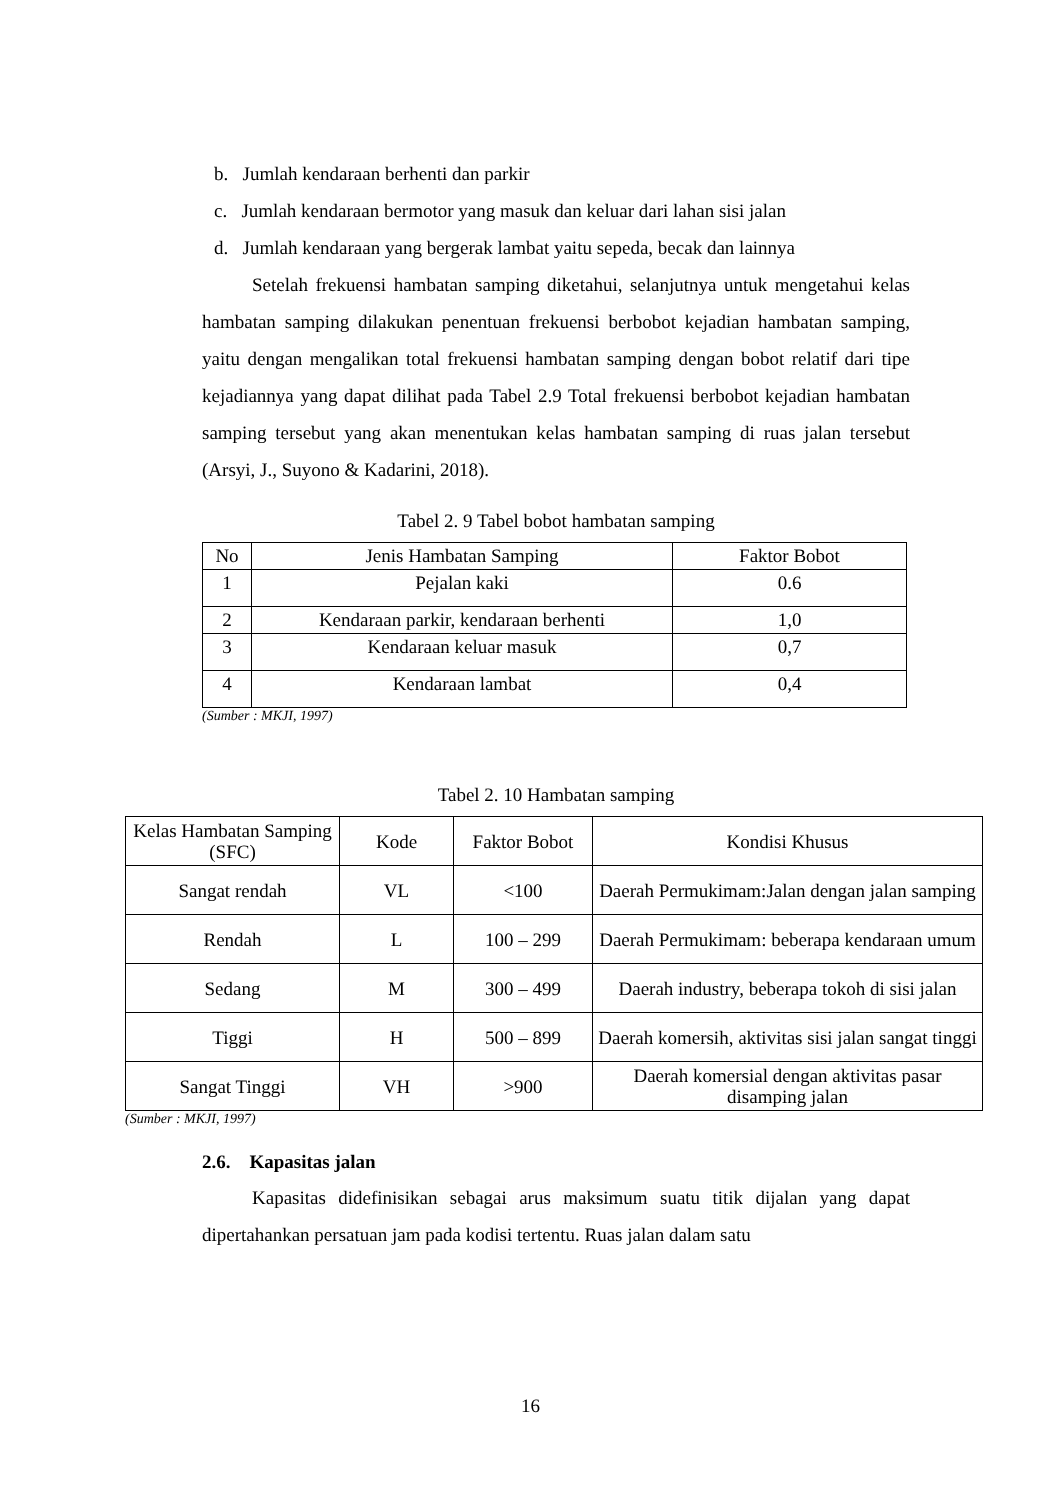b. Jumlah kendaraan berhenti dan parkir
c. Jumlah kendaraan bermotor yang masuk dan keluar dari lahan sisi jalan
d. Jumlah kendaraan yang bergerak lambat yaitu sepeda, becak dan lainnya
Setelah frekuensi hambatan samping diketahui, selanjutnya untuk mengetahui kelas hambatan samping dilakukan penentuan frekuensi berbobot kejadian hambatan samping, yaitu dengan mengalikan total frekuensi hambatan samping dengan bobot relatif dari tipe kejadiannya yang dapat dilihat pada Tabel 2.9 Total frekuensi berbobot kejadian hambatan samping tersebut yang akan menentukan kelas hambatan samping di ruas jalan tersebut (Arsyi, J., Suyono & Kadarini, 2018).
Tabel 2. 9 Tabel bobot hambatan samping
| No | Jenis Hambatan Samping | Faktor Bobot |
| --- | --- | --- |
| 1 | Pejalan kaki | 0.6 |
| 2 | Kendaraan parkir, kendaraan berhenti | 1,0 |
| 3 | Kendaraan keluar masuk | 0,7 |
| 4 | Kendaraan lambat | 0,4 |
(Sumber : MKJI, 1997)
Tabel 2. 10 Hambatan samping
| Kelas Hambatan Samping (SFC) | Kode | Faktor Bobot | Kondisi Khusus |
| --- | --- | --- | --- |
| Sangat rendah | VL | <100 | Daerah Permukimam:Jalan dengan jalan samping |
| Rendah | L | 100 – 299 | Daerah Permukimam: beberapa kendaraan umum |
| Sedang | M | 300 – 499 | Daerah industry, beberapa tokoh di sisi jalan |
| Tiggi | H | 500 – 899 | Daerah komersih, aktivitas sisi jalan sangat tinggi |
| Sangat Tinggi | VH | >900 | Daerah komersial dengan aktivitas pasar disamping jalan |
(Sumber : MKJI, 1997)
2.6. Kapasitas jalan
Kapasitas didefinisikan sebagai arus maksimum suatu titik dijalan yang dapat dipertahankan persatuan jam pada kodisi tertentu. Ruas jalan dalam satu
16